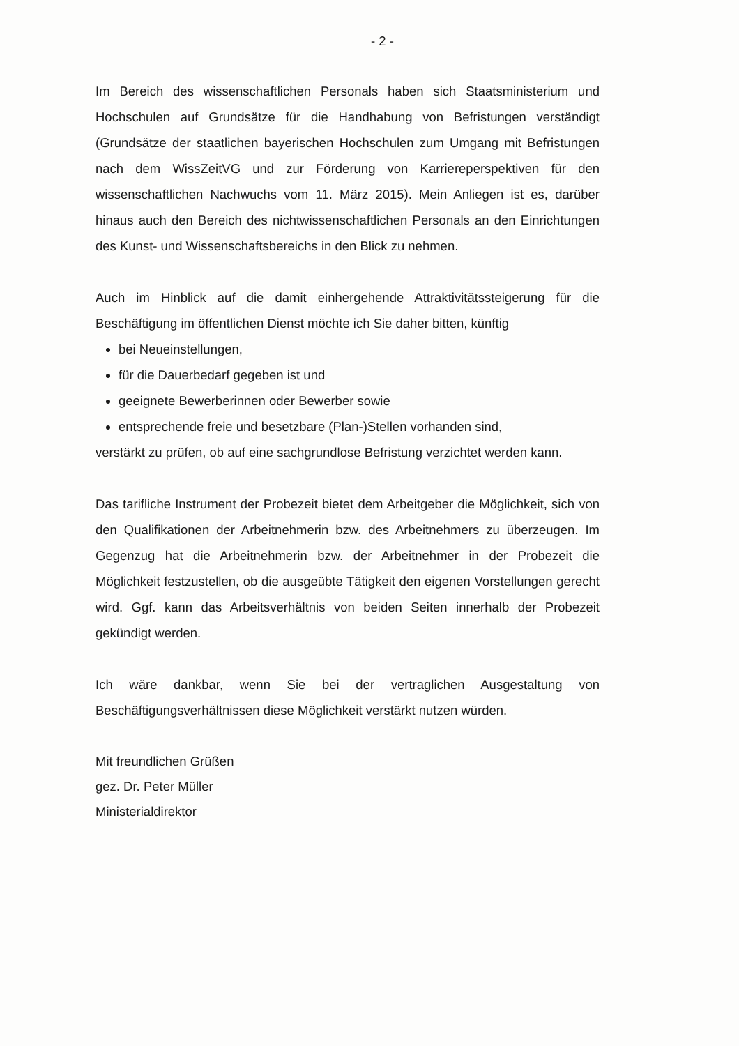- 2 -
Im Bereich des wissenschaftlichen Personals haben sich Staatsministerium und Hochschulen auf Grundsätze für die Handhabung von Befristungen verständigt (Grundsätze der staatlichen bayerischen Hochschulen zum Umgang mit Befristungen nach dem WissZeitVG und zur Förderung von Karriereperspektiven für den wissenschaftlichen Nachwuchs vom 11. März 2015). Mein Anliegen ist es, darüber hinaus auch den Bereich des nichtwissenschaftlichen Personals an den Einrichtungen des Kunst- und Wissenschaftsbereichs in den Blick zu nehmen.
Auch im Hinblick auf die damit einhergehende Attraktivitätssteigerung für die Beschäftigung im öffentlichen Dienst möchte ich Sie daher bitten, künftig
bei Neueinstellungen,
für die Dauerbedarf gegeben ist und
geeignete Bewerberinnen oder Bewerber sowie
entsprechende freie und besetzbare (Plan-)Stellen vorhanden sind,
verstärkt zu prüfen, ob auf eine sachgrundlose Befristung verzichtet werden kann.
Das tarifliche Instrument der Probezeit bietet dem Arbeitgeber die Möglichkeit, sich von den Qualifikationen der Arbeitnehmerin bzw. des Arbeitnehmers zu überzeugen. Im Gegenzug hat die Arbeitnehmerin bzw. der Arbeitnehmer in der Probezeit die Möglichkeit festzustellen, ob die ausgeübte Tätigkeit den eigenen Vorstellungen gerecht wird. Ggf. kann das Arbeitsverhältnis von beiden Seiten innerhalb der Probezeit gekündigt werden.
Ich wäre dankbar, wenn Sie bei der vertraglichen Ausgestaltung von Beschäftigungsverhältnissen diese Möglichkeit verstärkt nutzen würden.
Mit freundlichen Grüßen
gez. Dr. Peter Müller
Ministerialdirektor